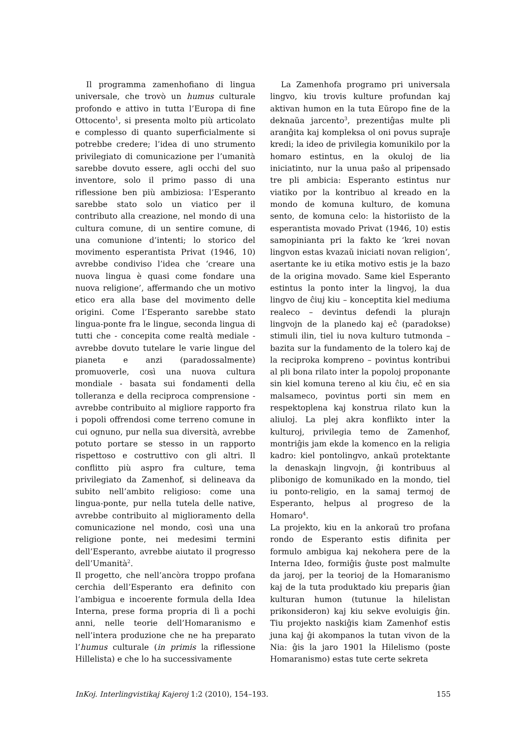Il programma zamenhofiano di lingua universale, che trovò un humus culturale profondo e attivo in tutta l’Europa di fine Ottocento<sup>1</sup>, si presenta molto più articolato e complesso di quanto superficialmente si potrebbe credere; l’idea di uno strumento privilegiato di comunicazione per l’umanità sarebbe dovuto essere, agli occhi del suo inventore, solo il primo passo di una riflessione ben più ambiziosa: l’Esperanto sarebbe stato solo un viatico per il contributo alla creazione, nel mondo di una cultura comune, di un sentire comune, di una comunione d’intenti; lo storico del movimento esperantista Privat (1946, 10) avrebbe condiviso l’idea che ‘creare una nuova lingua è quasi come fondare una nuova religione’, affermando che un motivo etico era alla base del movimento delle origini. Come l’Esperanto sarebbe stato lingua-ponte fra le lingue, seconda lingua di tutti che - concepita come realtà mediale - avrebbe dovuto tutelare le varie lingue del pianeta e anzi (paradossalmente) promuoverle, così una nuova cultura mondiale - basata sui fondamenti della tolleranza e della reciproca comprensione - avrebbe contribuito al migliore rapporto fra i popoli offrendosi come terreno comune in cui ognuno, pur nella sua diversità, avrebbe potuto portare se stesso in un rapporto rispettoso e costruttivo con gli altri. Il conflitto più aspro fra culture, tema privilegiato da Zamenhof, si delineava da subito nell’ambito religioso: come una lingua-ponte, pur nella tutela delle native, avrebbe contribuito al miglioramento della comunicazione nel mondo, così una una religione ponte, nei medesimi termini dell’Esperanto, avrebbe aiutato il progresso dell’Umanità<sup>2</sup>.
Il progetto, che nell’ancòra troppo profana cerchia dell’Esperanto era definito con l’ambigua e incoerente formula della Idea Interna, prese forma propria di lì a pochi anni, nelle teorie dell’Homaranismo e nell’intera produzione che ne ha preparato l’humus culturale (in primis la riflessione Hillelista) e che lo ha successivamente
La Zamenhofa programo pri universala lingvo, kiu trovis kulture profundan kaj aktivan humon en la tuta Eŭropo fine de la deknaŭa jarcento<sup>3</sup>, prezentiĝas multe pli aranĝita kaj kompleksa ol oni povus supraĵe kredi; la ideo de privilegia komunikilo por la homaro estintus, en la okuloj de lia iniciatinto, nur la unua paŝo al pripensado tre pli ambicia: Esperanto estintus nur viatiko por la kontribuo al kreado en la mondo de komuna kulturo, de komuna sento, de komuna celo: la historiisto de la esperantista movado Privat (1946, 10) estis samopinianta pri la fakto ke ‘krei novan lingvon estas kvazaŭ iniciati novan religion’, asertante ke iu etika motivo estis je la bazo de la origina movado. Same kiel Esperanto estintus la ponto inter la lingvoj, la dua lingvo de ĉiuj kiu – konceptita kiel mediuma realeco – devintus defendi la plurajn lingvojn de la planedo kaj eĉ (paradokse) stimuli ilin, tiel iu nova kulturo tutmonda – bazita sur la fundamento de la tolero kaj de la reciproka kompreno – povintus kontribui al pli bona rilato inter la popoloj proponante sin kiel komuna tereno al kiu ĉiu, eĉ en sia malsameco, povintus porti sin mem en respektoplena kaj konstrua rilato kun la aliuloj. La plej akra konflikto inter la kulturoj, privilegia temo de Zamenhof, montriĝis jam ekde la komenco en la religia kadro: kiel pontolingvo, ankaŭ protektante la denaskajn lingvojn, ĝi kontribuus al plibonigo de komunikado en la mondo, tiel iu ponto-religio, en la samaj termoj de Esperanto, helpus al progreso de la Homaro<sup>4</sup>.
La projekto, kiu en la ankoraŭ tro profana rondo de Esperanto estis difinita per formulo ambigua kaj nekohera pere de la Interna Ideo, formiĝis ĝuste post malmulte da jaroj, per la teorioj de la Homaranismo kaj de la tuta produktado kiu preparis ĝian kulturan humon (tutunue la hilelistan prikonsideron) kaj kiu sekve evoluigis ĝin. Tiu projekto naskiĝis kiam Zamenhof estis juna kaj ĝi akompanos la tutan vivon de la Nia: ĝis la jaro 1901 la Hilelismo (poste Homaranismo) estas tute certe sekreta
InKoj. Interlingvistikaj Kajeroj 1:2 (2010), 154–193. 155